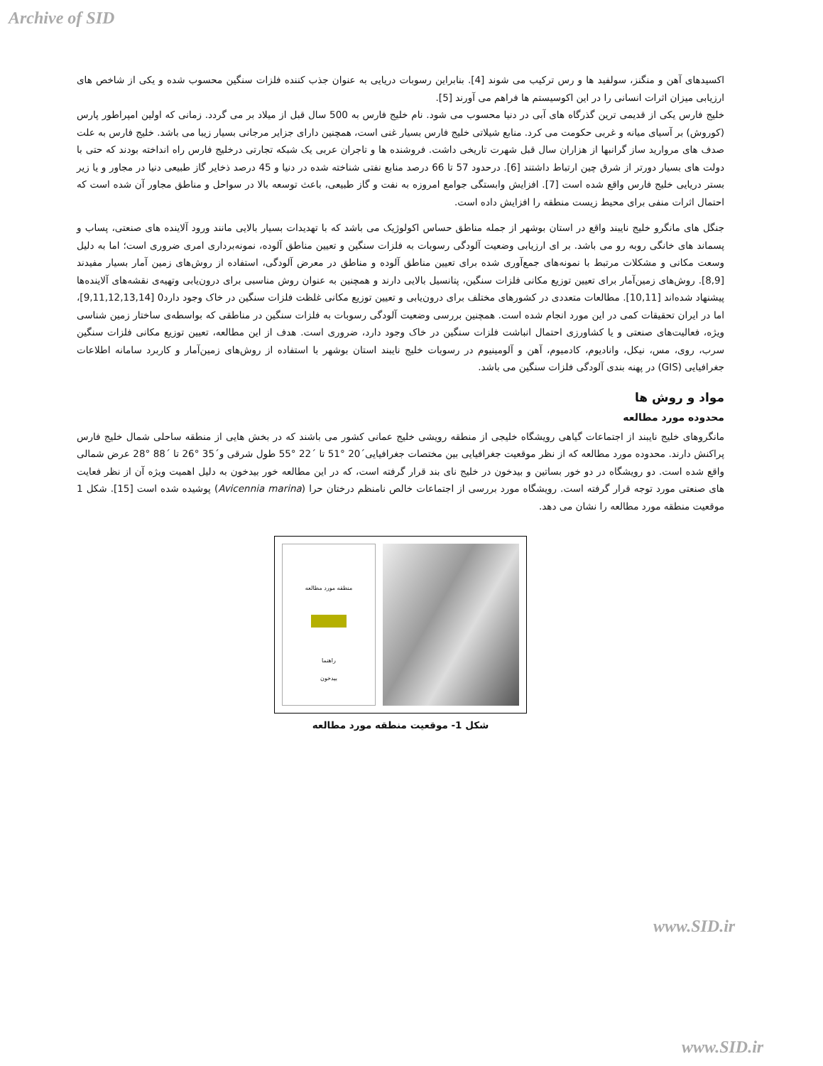Archive of SID
اکسیدهای آهن و منگنز، سولفید ها و رس ترکیب می شوند [4]. بنابراین رسوبات دریایی به عنوان جذب کننده فلزات سنگین محسوب شده و یکی از شاخص های ارزیابی میزان اثرات انسانی را در این اکوسیستم ها فراهم می آورند [5].
خلیج فارس یکی از قدیمی ترین گذرگاه های آبی در دنیا محسوب می شود. نام خلیج فارس به 500 سال قبل از میلاد بر می گردد. زمانی که اولین امپراطور پارس (کوروش) بر آسیای میانه و غربی حکومت می کرد. منابع شیلاتی خلیج فارس بسیار غنی است، همچنین دارای جزایر مرجانی بسیار زیبا می باشد. خلیج فارس به علت صدف های مروارید ساز گرانبها از هزاران سال قبل شهرت تاریخی داشت. فروشنده ها و تاجران عربی یک شبکه تجارتی درخلیج فارس راه انداخته بودند که حتی با دولت های بسیار دورتر از شرق چین ارتباط داشتند [6]. درحدود 57 تا 66 درصد منابع نفتی شناخته شده در دنیا و 45 درصد ذخایر گاز طبیعی دنیا در مجاور و یا زیر بستر دریایی خلیج فارس واقع شده است [7]. افزایش وابستگی جوامع امروزه به نفت و گاز طبیعی، باعث توسعه بالا در سواحل و مناطق مجاور آن شده است که احتمال اثرات منفی برای محیط زیست منطقه را افزایش داده است.
جنگل های مانگرو خلیج نایبند واقع در استان بوشهر از جمله مناطق حساس اکولوژیک می باشد که با تهدیدات بسیار بالایی مانند ورود آلاینده های صنعتی، پساب و پسماند های خانگی روبه رو می باشد. بر ای ارزیابی وضعیت آلودگی رسوبات به فلزات سنگین و تعیین مناطق آلوده، نمونه‌برداری امری ضروری است؛ اما به دلیل وسعت مکانی و مشکلات مرتبط با نمونه‌های جمع‌آوری شده برای تعیین مناطق آلوده و مناطق در معرض آلودگی، استفاده از روش‌های زمین آمار بسیار مفیدند [8,9]. روش‌های زمین‌آمار برای تعیین توزیع مکانی فلزات سنگین، پتانسیل بالایی دارند و همچنین به عنوان روش مناسبی برای درون‌یابی وتهیه‌ی نقشه‌های آلاینده‌ها پیشنهاد شده‌اند [10,11]. مطالعات متعددی در کشورهای مختلف برای درون‌یابی و تعیین توزیع مکانی غلظت فلزات سنگین در خاک وجود دارد0 [9,11,12,13,14]، اما در ایران تحقیقات کمی در این مورد انجام شده است. همچنین بررسی وضعیت آلودگی رسوبات به فلزات سنگین در مناطقی که بواسطه‌ی ساختار زمین شناسی ویژه، فعالیت‌های صنعتی و یا کشاورزی احتمال انباشت فلزات سنگین در خاک وجود دارد، ضروری است. هدف از این مطالعه، تعیین توزیع مکانی فلزات سنگین سرب، روی، مس، نیکل، وانادیوم، کادمیوم، آهن و آلومینیوم در رسوبات خلیج نایبند استان بوشهر با استفاده از روش‌های زمین‌آمار و کاربرد سامانه اطلاعات جغرافیایی (GIS) در پهنه بندی آلودگی فلزات سنگین می باشد.
مواد و روش ها
محدوده مورد مطالعه
مانگروهای خلیج نایبند از اجتماعات گیاهی رویشگاه خلیجی از منطقه رویشی خلیج عمانی کشور می باشند که در بخش هایی از منطقه ساحلی شمال خلیج فارس پراکنش دارند. محدوده مورد مطالعه که از نظر موقعیت جغرافیایی بین مختصات جغرافیایی´20 °51 تا ´22 °55 طول شرقی و´35 °26 تا ´88 °28 عرض شمالی واقع شده است. دو رویشگاه در دو خور بساتین و بیدخون در خلیج نای بند قرار گرفته است، که در این مطالعه خور بیدخون به دلیل اهمیت ویژه آن از نظر فعایت های صنعتی مورد توجه قرار گرفته است. رویشگاه مورد بررسی از اجتماعات خالص نامنظم درختان حرا (Avicennia marina) پوشیده شده است [15]. شکل 1 موقعیت منطقه مورد مطالعه را نشان می دهد.
منطقه مورد مطالعه
راهنما
بیدخون
شکل 1- موقعیت منطقه مورد مطالعه
www.SID.ir
www.SID.ir